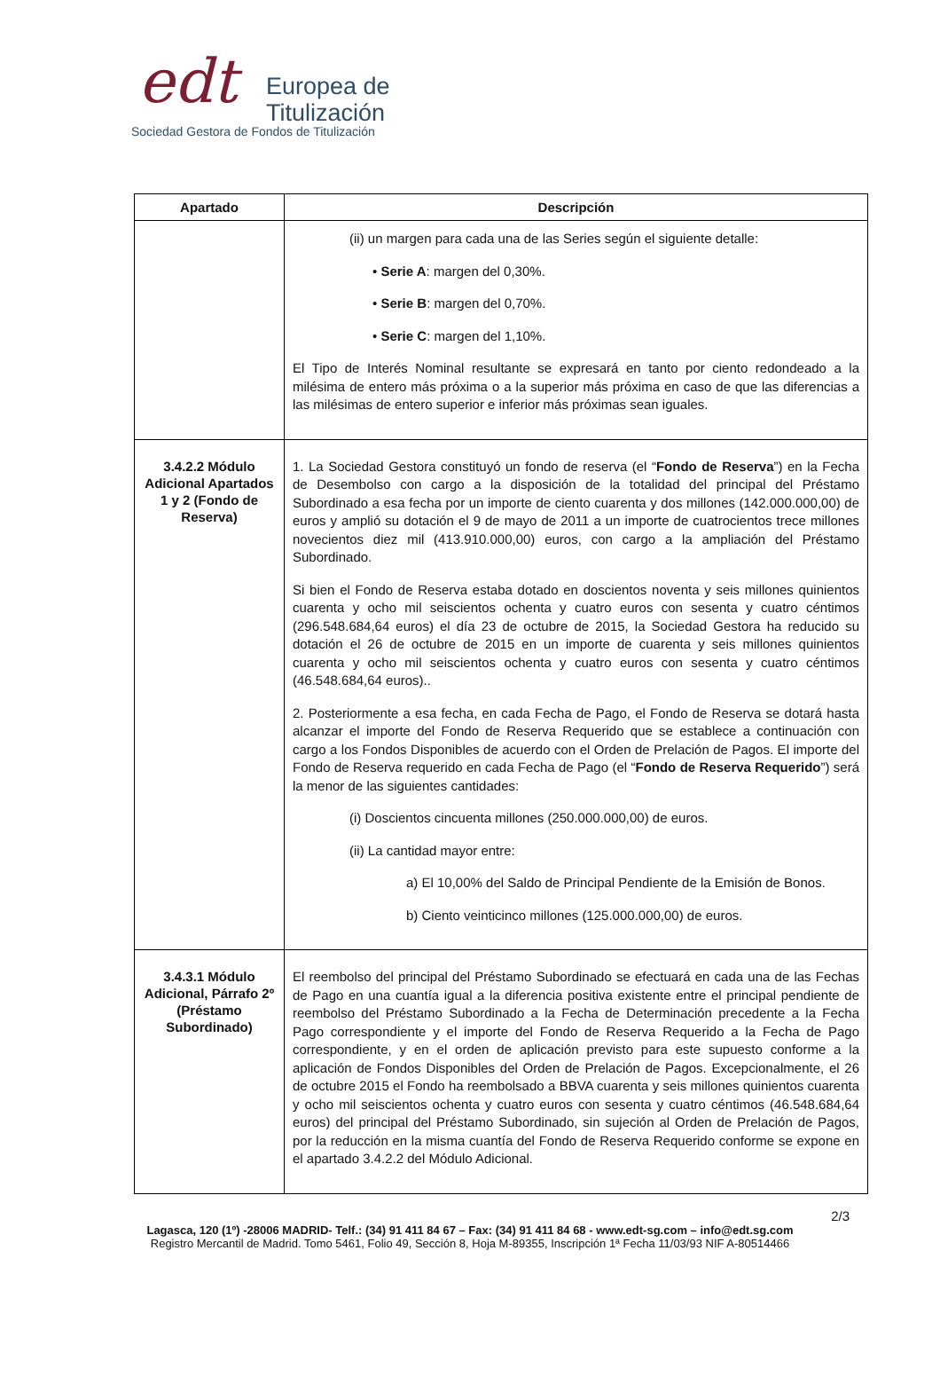edt
Europea de
Titulización
Sociedad Gestora de Fondos de Titulización
| Apartado | Descripción |
| --- | --- |
| | (ii) un margen para cada una de las Series según el siguiente detalle: • Serie A : margen del 0,30%. • Serie B : margen del 0,70%. • Serie C : margen del 1,10%. El Tipo de Interés Nominal resultante se expresará en tanto por ciento redondeado a la milésima de entero más próxima o a la superior más próxima en caso de que las diferencias a las milésimas de entero superior e inferior más próximas sean iguales. |
| 3.4.2.2 Módulo Adicional Apartados 1 y 2 (Fondo de Reserva) | 1. La Sociedad Gestora constituyó un fondo de reserva (el “ Fondo de Reserva ”) en la Fecha de Desembolso con cargo a la disposición de la totalidad del principal del Préstamo Subordinado a esa fecha por un importe de ciento cuarenta y dos millones (142.000.000,00) de euros y amplió su dotación el 9 de mayo de 2011 a un importe de cuatrocientos trece millones novecientos diez mil (413.910.000,00) euros, con cargo a la ampliación del Préstamo Subordinado. Si bien el Fondo de Reserva estaba dotado en doscientos noventa y seis millones quinientos cuarenta y ocho mil seiscientos ochenta y cuatro euros con sesenta y cuatro céntimos (296.548.684,64 euros) el día 23 de octubre de 2015, la Sociedad Gestora ha reducido su dotación el 26 de octubre de 2015 en un importe de cuarenta y seis millones quinientos cuarenta y ocho mil seiscientos ochenta y cuatro euros con sesenta y cuatro céntimos (46.548.684,64 euros).. 2. Posteriormente a esa fecha, en cada Fecha de Pago, el Fondo de Reserva se dotará hasta alcanzar el importe del Fondo de Reserva Requerido que se establece a continuación con cargo a los Fondos Disponibles de acuerdo con el Orden de Prelación de Pagos. El importe del Fondo de Reserva requerido en cada Fecha de Pago (el “ Fondo de Reserva Requerido ”) será la menor de las siguientes cantidades: (i) Doscientos cincuenta millones (250.000.000,00) de euros. (ii) La cantidad mayor entre: a) El 10,00% del Saldo de Principal Pendiente de la Emisión de Bonos. b) Ciento veinticinco millones (125.000.000,00) de euros. |
| 3.4.3.1 Módulo Adicional, Párrafo 2º (Préstamo Subordinado) | El reembolso del principal del Préstamo Subordinado se efectuará en cada una de las Fechas de Pago en una cuantía igual a la diferencia positiva existente entre el principal pendiente de reembolso del Préstamo Subordinado a la Fecha de Determinación precedente a la Fecha Pago correspondiente y el importe del Fondo de Reserva Requerido a la Fecha de Pago correspondiente, y en el orden de aplicación previsto para este supuesto conforme a la aplicación de Fondos Disponibles del Orden de Prelación de Pagos. Excepcionalmente, el 26 de octubre 2015 el Fondo ha reembolsado a BBVA cuarenta y seis millones quinientos cuarenta y ocho mil seiscientos ochenta y cuatro euros con sesenta y cuatro céntimos (46.548.684,64 euros) del principal del Préstamo Subordinado, sin sujeción al Orden de Prelación de Pagos, por la reducción en la misma cuantía del Fondo de Reserva Requerido conforme se expone en el apartado 3.4.2.2 del Módulo Adicional. |
2/3
Lagasca, 120 (1º) -28006 MADRID- Telf.: (34) 91 411 84 67 – Fax: (34) 91 411 84 68 - www.edt-sg.com – info@edt.sg.com
Registro Mercantil de Madrid. Tomo 5461, Folio 49, Sección 8, Hoja M-89355, Inscripción 1ª Fecha 11/03/93 NIF A-80514466